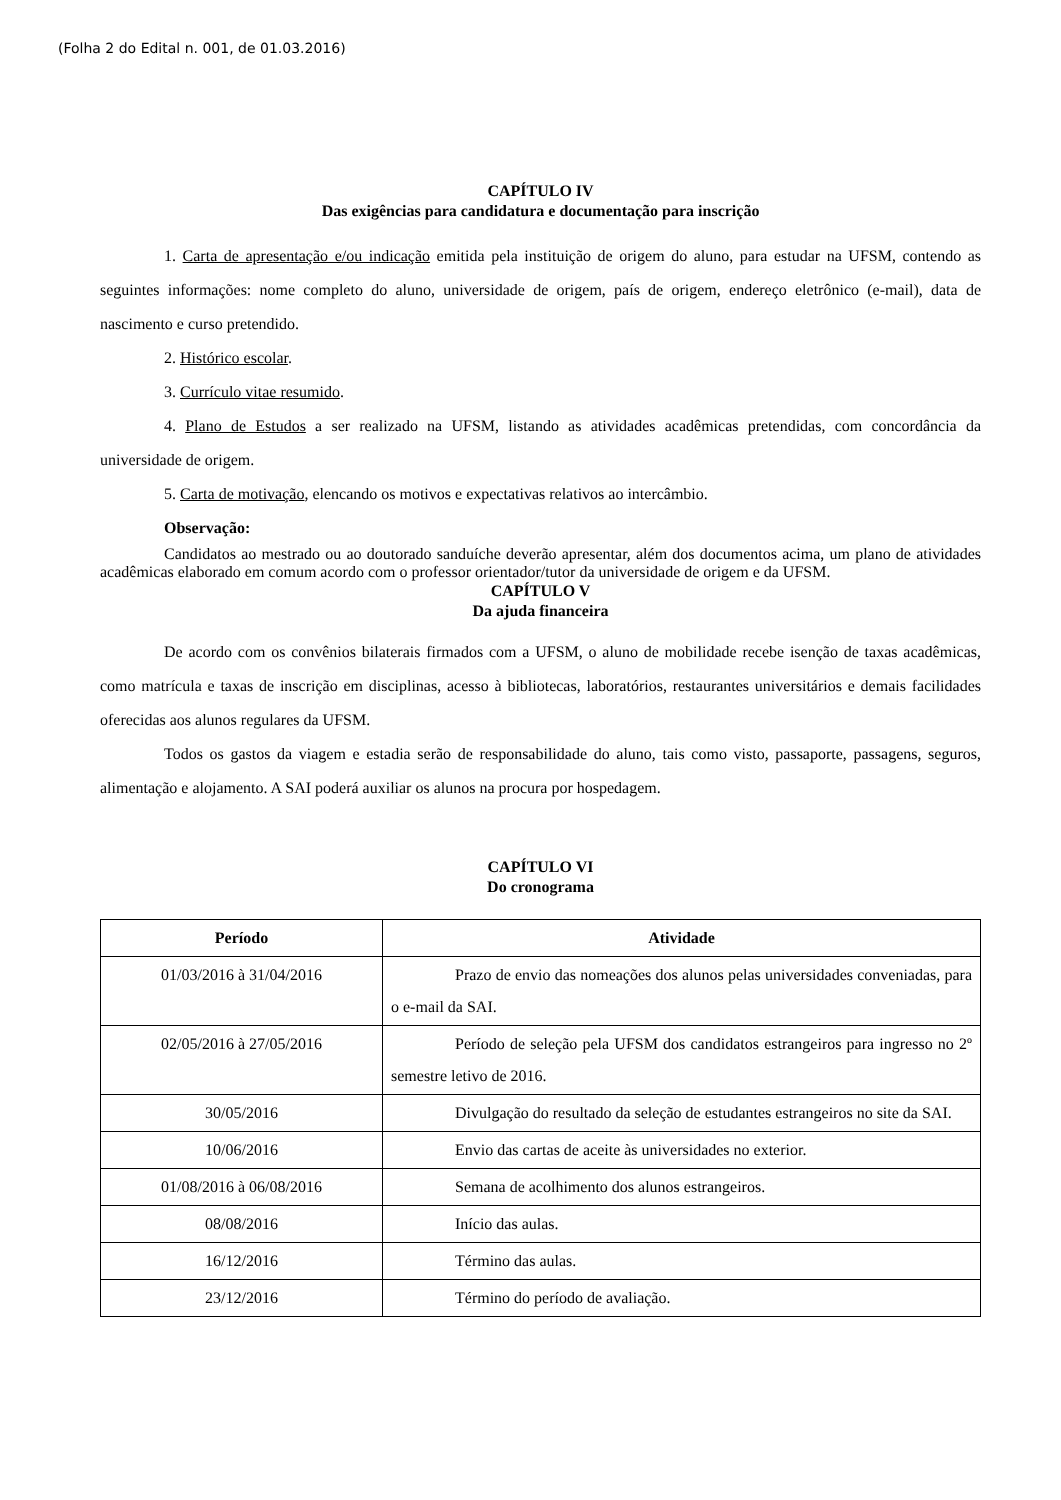(Folha 2 do Edital n. 001, de 01.03.2016)
CAPÍTULO IV
Das exigências para candidatura e documentação para inscrição
1. Carta de apresentação e/ou indicação emitida pela instituição de origem do aluno, para estudar na UFSM, contendo as seguintes informações: nome completo do aluno, universidade de origem, país de origem, endereço eletrônico (e-mail), data de nascimento e curso pretendido.
2. Histórico escolar.
3. Currículo vitae resumido.
4. Plano de Estudos a ser realizado na UFSM, listando as atividades acadêmicas pretendidas, com concordância da universidade de origem.
5. Carta de motivação, elencando os motivos e expectativas relativos ao intercâmbio.
Observação:
Candidatos ao mestrado ou ao doutorado sanduíche deverão apresentar, além dos documentos acima, um plano de atividades acadêmicas elaborado em comum acordo com o professor orientador/tutor da universidade de origem e da UFSM.
CAPÍTULO V
Da ajuda financeira
De acordo com os convênios bilaterais firmados com a UFSM, o aluno de mobilidade recebe isenção de taxas acadêmicas, como matrícula e taxas de inscrição em disciplinas, acesso à bibliotecas, laboratórios, restaurantes universitários e demais facilidades oferecidas aos alunos regulares da UFSM.
Todos os gastos da viagem e estadia serão de responsabilidade do aluno, tais como visto, passaporte, passagens, seguros, alimentação e alojamento. A SAI poderá auxiliar os alunos na procura por hospedagem.
CAPÍTULO VI
Do cronograma
| Período | Atividade |
| --- | --- |
| 01/03/2016 à 31/04/2016 | Prazo de envio das nomeações dos alunos pelas universidades conveniadas, para o e-mail da SAI. |
| 02/05/2016 à 27/05/2016 | Período de seleção pela UFSM dos candidatos estrangeiros para ingresso no 2º semestre letivo de 2016. |
| 30/05/2016 | Divulgação do resultado da seleção de estudantes estrangeiros no site da SAI. |
| 10/06/2016 | Envio das cartas de aceite às universidades no exterior. |
| 01/08/2016 à 06/08/2016 | Semana de acolhimento dos alunos estrangeiros. |
| 08/08/2016 | Início das aulas. |
| 16/12/2016 | Término das aulas. |
| 23/12/2016 | Término do período de avaliação. |